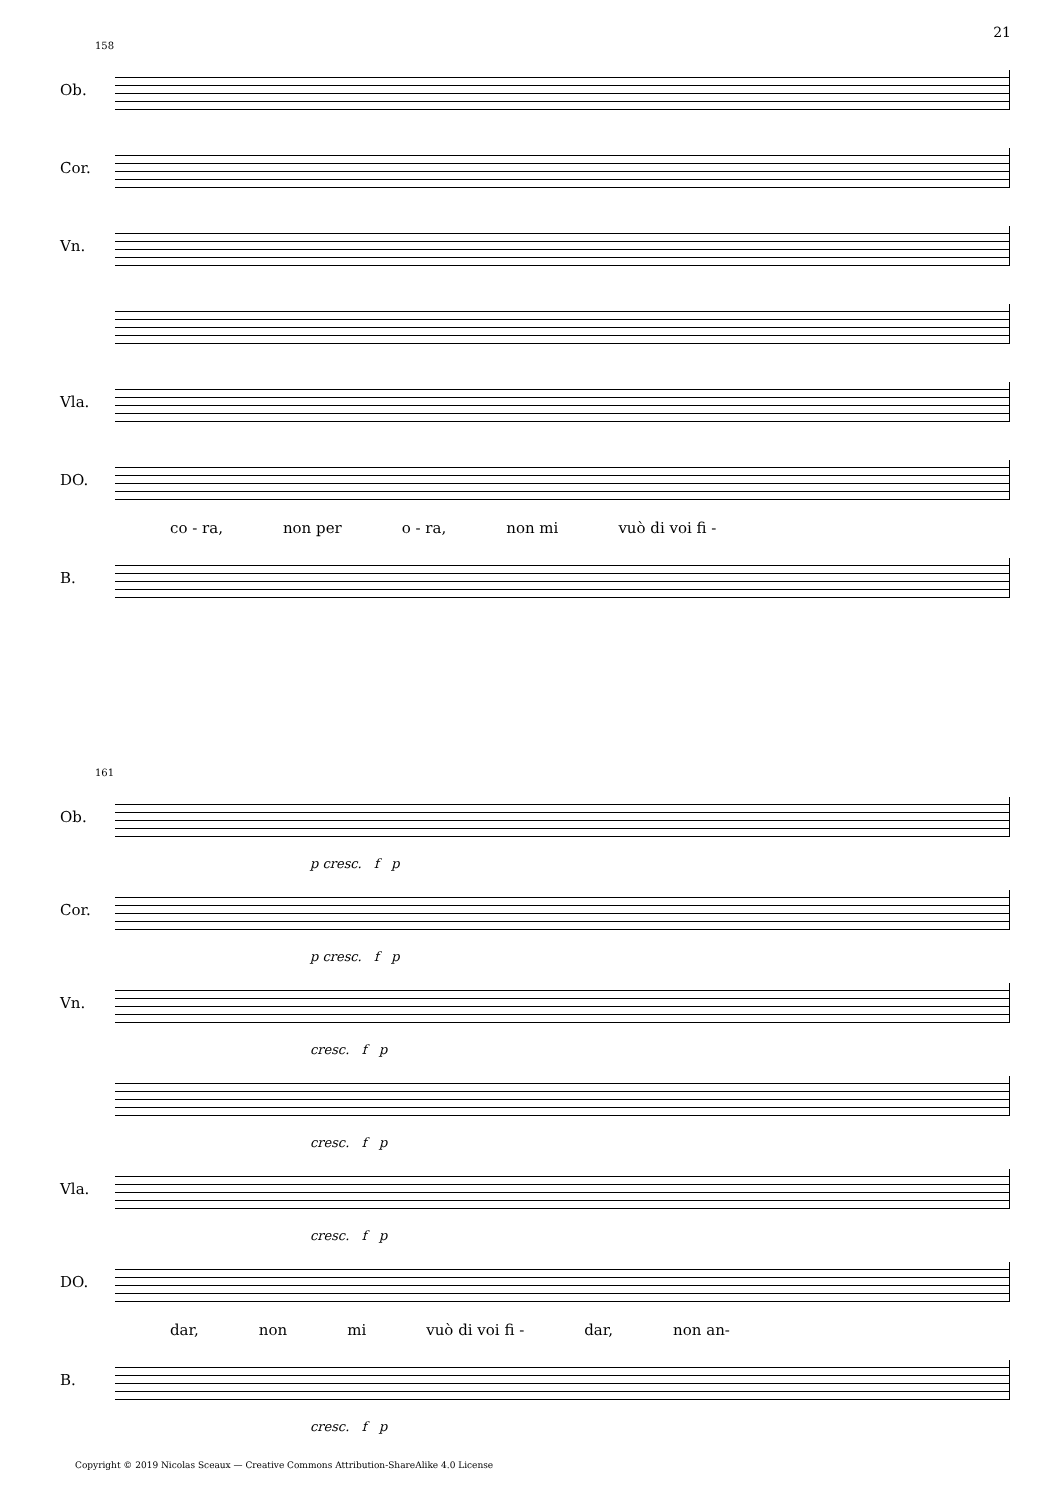21
158
Ob.
Cor.
Vn.
Vla.
DO.
co - ra, non per o - ra, non mi vuò di voi fi -
B.
161
Ob.
p cresc. f p
Cor.
p cresc. f p
Vn.
cresc. f p
cresc. f p
Vla.
cresc. f p
DO.
dar, non mi vuò di voi fi - dar, non an-
B.
cresc. f p
Copyright © 2019 Nicolas Sceaux — Creative Commons Attribution-ShareAlike 4.0 License